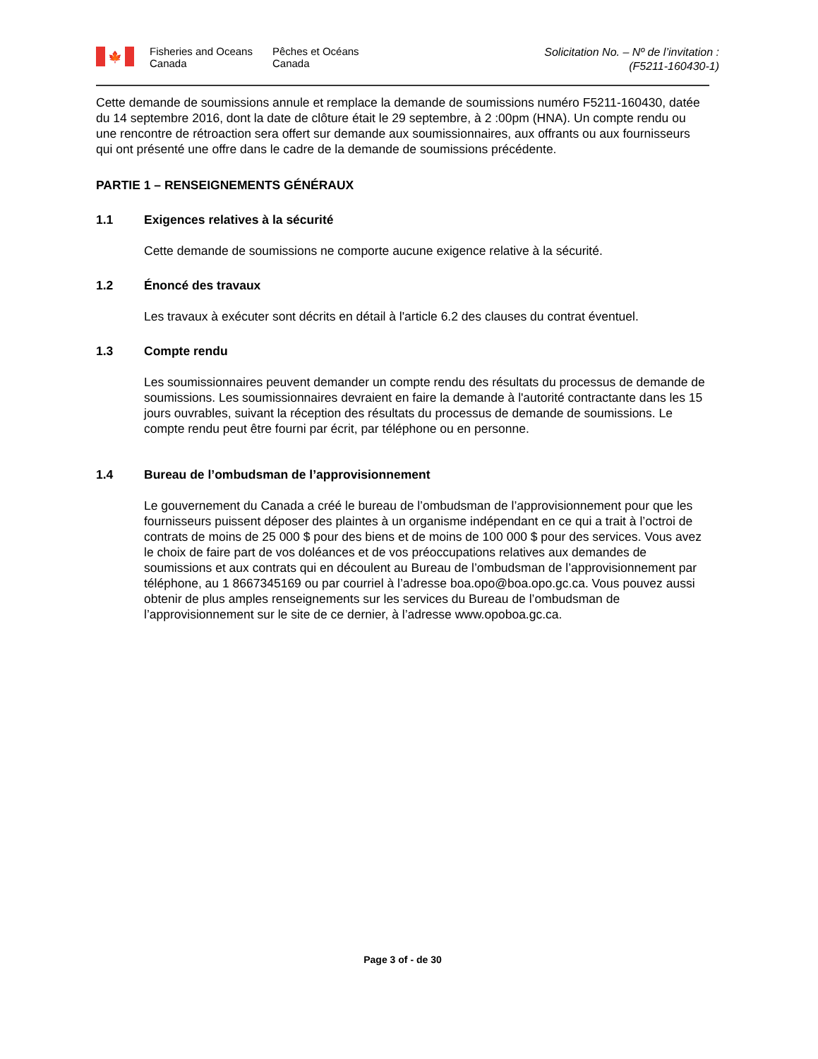🍁
Fisheries and Oceans
Canada
Pêches et Océans
Canada
Solicitation No. – Nº de l’invitation :
(F5211-160430-1)
Cette demande de soumissions annule et remplace la demande de soumissions numéro F5211-160430, datée du 14 septembre 2016, dont la date de clôture était le 29 septembre, à 2 :00pm (HNA). Un compte rendu ou une rencontre de rétroaction sera offert sur demande aux soumissionnaires, aux offrants ou aux fournisseurs qui ont présenté une offre dans le cadre de la demande de soumissions précédente.
PARTIE 1 – RENSEIGNEMENTS GÉNÉRAUX
1.1 Exigences relatives à la sécurité
Cette demande de soumissions ne comporte aucune exigence relative à la sécurité.
1.2 Énoncé des travaux
Les travaux à exécuter sont décrits en détail à l'article 6.2 des clauses du contrat éventuel.
1.3 Compte rendu
Les soumissionnaires peuvent demander un compte rendu des résultats du processus de demande de soumissions. Les soumissionnaires devraient en faire la demande à l'autorité contractante dans les 15 jours ouvrables, suivant la réception des résultats du processus de demande de soumissions. Le compte rendu peut être fourni par écrit, par téléphone ou en personne.
1.4 Bureau de l’ombudsman de l’approvisionnement
Le gouvernement du Canada a créé le bureau de l’ombudsman de l’approvisionnement pour que les fournisseurs puissent déposer des plaintes à un organisme indépendant en ce qui a trait à l’octroi de contrats de moins de 25 000 $ pour des biens et de moins de 100 000 $ pour des services. Vous avez le choix de faire part de vos doléances et de vos préoccupations relatives aux demandes de soumissions et aux contrats qui en découlent au Bureau de l’ombudsman de l’approvisionnement par téléphone, au 1 8667345169 ou par courriel à l’adresse boa.opo@boa.opo.gc.ca. Vous pouvez aussi obtenir de plus amples renseignements sur les services du Bureau de l’ombudsman de l’approvisionnement sur le site de ce dernier, à l’adresse www.opoboa.gc.ca.
Page 3 of - de 30